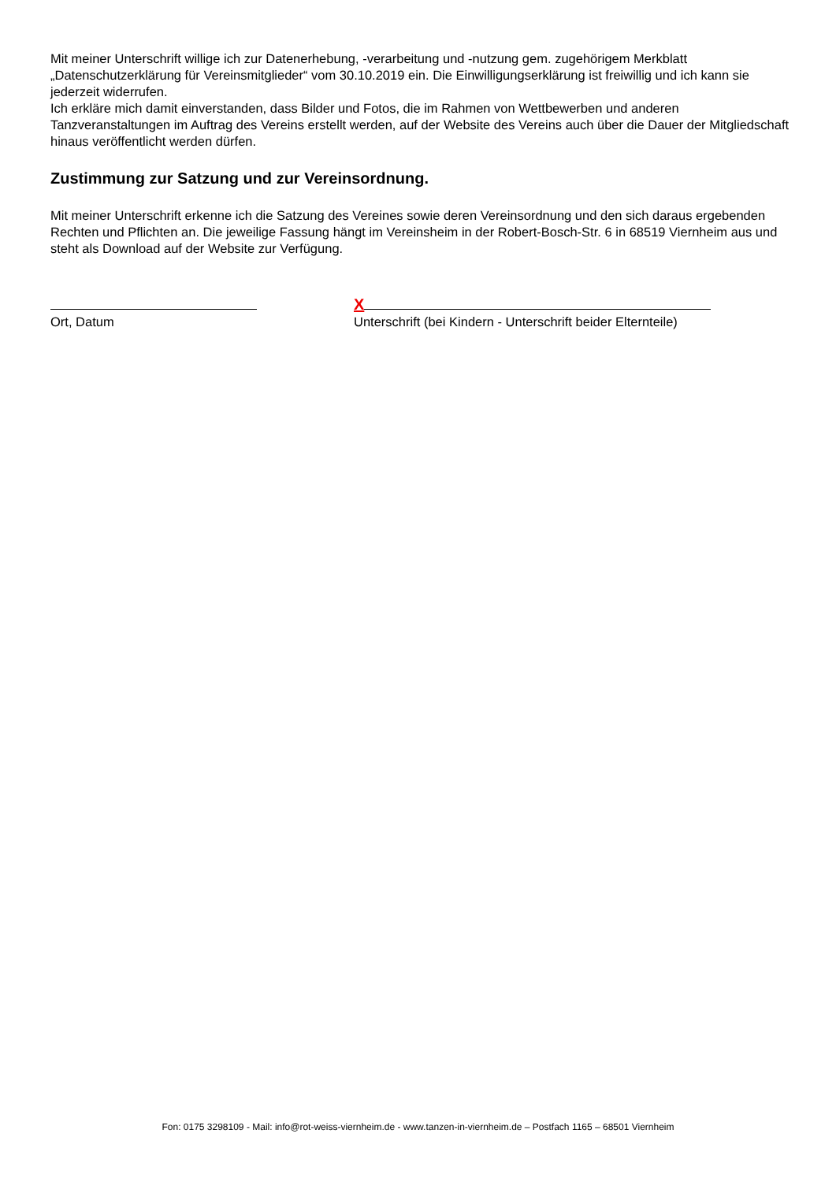Mit meiner Unterschrift willige ich zur Datenerhebung, -verarbeitung und -nutzung gem. zugehörigem Merkblatt „Datenschutzerklärung für Vereinsmitglieder“ vom 30.10.2019 ein. Die Einwilligungserklärung ist freiwillig und ich kann sie jederzeit widerrufen.
Ich erkläre mich damit einverstanden, dass Bilder und Fotos, die im Rahmen von Wettbewerben und anderen Tanzveranstaltungen im Auftrag des Vereins erstellt werden, auf der Website des Vereins auch über die Dauer der Mitgliedschaft hinaus veröffentlicht werden dürfen.
Zustimmung zur Satzung und zur Vereinsordnung.
Mit meiner Unterschrift erkenne ich die Satzung des Vereines sowie deren Vereinsordnung und den sich daraus ergebenden Rechten und Pflichten an. Die jeweilige Fassung hängt im Vereinsheim in der Robert-Bosch-Str. 6 in 68519 Viernheim aus und steht als Download auf der Website zur Verfügung.
Ort, Datum
X
Unterschrift (bei Kindern - Unterschrift beider Elternteile)
Fon: 0175 3298109 - Mail: info@rot-weiss-viernheim.de - www.tanzen-in-viernheim.de – Postfach 1165 – 68501 Viernheim